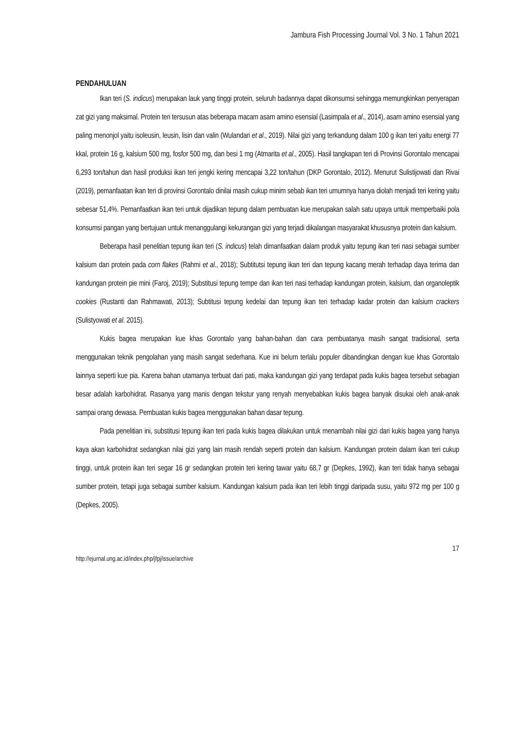Jambura Fish Processing Journal Vol. 3 No. 1 Tahun 2021
PENDAHULUAN
Ikan teri (S. indicus) merupakan lauk yang tinggi protein, seluruh badannya dapat dikonsumsi sehingga memungkinkan penyerapan zat gizi yang maksimal. Protein teri tersusun atas beberapa macam asam amino esensial (Lasimpala et al., 2014), asam amino esensial yang paling menonjol yaitu isoleusin, leusin, lisin dan valin (Wulandari et al., 2019). Nilai gizi yang terkandung dalam 100 g ikan teri yaitu energi 77 kkal, protein 16 g, kalsium 500 mg, fosfor 500 mg, dan besi 1 mg (Atmarita et al., 2005). Hasil tangkapan teri di Provinsi Gorontalo mencapai 6,293 ton/tahun dan hasil produksi ikan teri jengki kering mencapai 3,22 ton/tahun (DKP Gorontalo, 2012). Menurut Sulistijowati dan Rivai (2019), pemanfaatan ikan teri di provinsi Gorontalo dinilai masih cukup minim sebab ikan teri umumnya hanya diolah menjadi teri kering yaitu sebesar 51,4%. Pemanfaatkan ikan teri untuk dijadikan tepung dalam pembuatan kue merupakan salah satu upaya untuk memperbaiki pola konsumsi pangan yang bertujuan untuk menanggulangi kekurangan gizi yang terjadi dikalangan masyarakat khususnya protein dan kalsium.
Beberapa hasil penelitian tepung ikan teri (S. indicus) telah dimanfaatkan dalam produk yaitu tepung ikan teri nasi sebagai sumber kalsium dan protein pada corn flakes (Rahmi et al., 2018); Subtitutsi tepung ikan teri dan tepung kacang merah terhadap daya terima dan kandungan protein pie mini (Faroj, 2019); Substitusi tepung tempe dan ikan teri nasi terhadap kandungan protein, kalsium, dan organoleptik cookies (Rustanti dan Rahmawati, 2013); Subtitusi tepung kedelai dan tepung ikan teri terhadap kadar protein dan kalsium crackers (Sulistyowati et al. 2015).
Kukis bagea merupakan kue khas Gorontalo yang bahan-bahan dan cara pembuatanya masih sangat tradisional, serta menggunakan teknik pengolahan yang masih sangat sederhana. Kue ini belum terlalu populer dibandingkan dengan kue khas Gorontalo lainnya seperti kue pia. Karena bahan utamanya terbuat dari pati, maka kandungan gizi yang terdapat pada kukis bagea tersebut sebagian besar adalah karbohidrat. Rasanya yang manis dengan tekstur yang renyah menyebabkan kukis bagea banyak disukai oleh anak-anak sampai orang dewasa. Pembuatan kukis bagea menggunakan bahan dasar tepung.
Pada penelitian ini, substitusi tepung ikan teri pada kukis bagea dilakukan untuk menambah nilai gizi dari kukis bagea yang hanya kaya akan karbohidrat sedangkan nilai gizi yang lain masih rendah seperti protein dan kalsium. Kandungan protein dalam ikan teri cukup tinggi, untuk protein ikan teri segar 16 gr sedangkan protein teri kering tawar yaitu 68,7 gr (Depkes, 1992), ikan teri tidak hanya sebagai sumber protein, tetapi juga sebagai sumber kalsium. Kandungan kalsium pada ikan teri lebih tinggi daripada susu, yaitu 972 mg per 100 g (Depkes, 2005).
17
http://ejurnal.ung.ac.id/index.php/jfpj/issue/archive